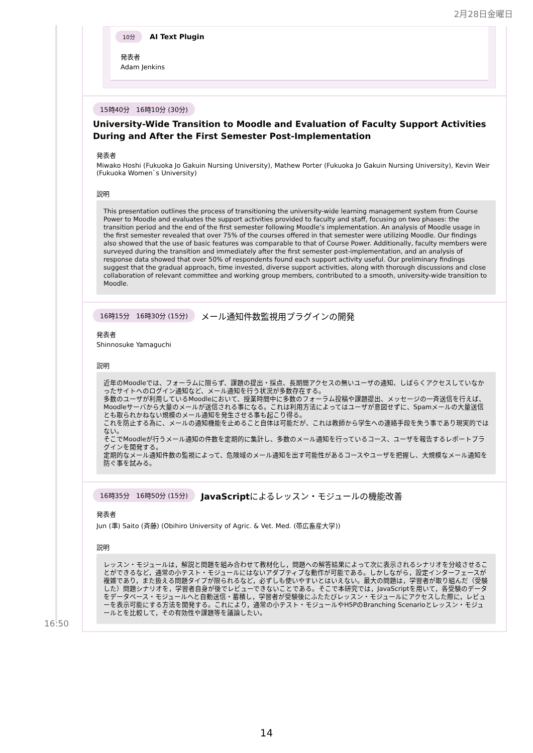2月28日金曜日
10分 AI Text Plugin
発表者
Adam Jenkins
15時40分　16時10分 (30分)
University-Wide Transition to Moodle and Evaluation of Faculty Support Activities During and After the First Semester Post-Implementation
発表者
Miwako Hoshi (Fukuoka Jo Gakuin Nursing University), Mathew Porter (Fukuoka Jo Gakuin Nursing University), Kevin Weir (Fukuoka Women`s University)
説明
This presentation outlines the process of transitioning the university-wide learning management system from Course Power to Moodle and evaluates the support activities provided to faculty and staff, focusing on two phases: the transition period and the end of the first semester following Moodle’s implementation. An analysis of Moodle usage in the first semester revealed that over 75% of the courses offered in that semester were utilizing Moodle. Our findings also showed that the use of basic features was comparable to that of Course Power. Additionally, faculty members were surveyed during the transition and immediately after the first semester post-implementation, and an analysis of response data showed that over 50% of respondents found each support activity useful. Our preliminary findings suggest that the gradual approach, time invested, diverse support activities, along with thorough discussions and close collaboration of relevant committee and working group members, contributed to a smooth, university-wide transition to Moodle.
16時15分　16時30分 (15分) メール通知件数監視用プラグインの開発
発表者
Shinnosuke Yamaguchi
説明
近年のMoodleでは、フォーラムに限らず、課題の提出・採点、長期間アクセスの無いユーザの通知、しばらくアクセスしていなかったサイトへのログイン通知など、メール通知を行う状況が多数存在する。
多数のユーザが利用しているMoodleにおいて、授業時間中に多数のフォーラム投稿や課題提出、メッセージの一斉送信を行えば、Moodleサーバから大量のメールが送信される事になる。これは利用方法によってはユーザが意図せずに、Spamメールの大量送信とも取られかねない規模のメール通知を発生させる事も起こり得る。
これを防止する為に、メールの通知機能を止めること自体は可能だが、これは教師から学生への連絡手段を失う事であり現実的ではない。
そこでMoodleが行うメール通知の件数を定期的に集計し、多数のメール通知を行っているコース、ユーザを報告するレポートプラグインを開発する。
定期的なメール通知件数の監視によって、危険域のメール通知を出す可能性があるコースやユーザを把握し、大規模なメール通知を防ぐ事を試みる。
16時35分　16時50分 (15分) JavaScriptによるレッスン・モジュールの機能改善
発表者
Jun (準) Saito (斉藤) (Obihiro University of Agric. & Vet. Med. (帯広畜産大学))
説明
レッスン・モジュールは，解説と問題を組み合わせて教材化し，問題への解答結果によって次に表示されるシナリオを分岐させることができるなど，通常の小テスト・モジュールにはないアダプティブな動作が可能である。しかしながら，設定インターフェースが複雑であり，また扱える問題タイプが限られるなど，必ずしも使いやすいとはいえない。最大の問題は，学習者が取り組んだ（受験した）問題シナリオを，学習者自身が後でレビューできないことである。そこで本研究では，JavaScriptを用いて，各受験のデータをデータベース・モジュールへと自動送信・蓄積し，学習者が受験後にふたたびレッスン・モジュールにアクセスした際に，レビューを表示可能にする方法を開発する。これにより，通常の小テスト・モジュールやH5PのBranching Scenarioとレッスン・モジュールとを比較して，その有効性や課題等を議論したい。
16:50
14